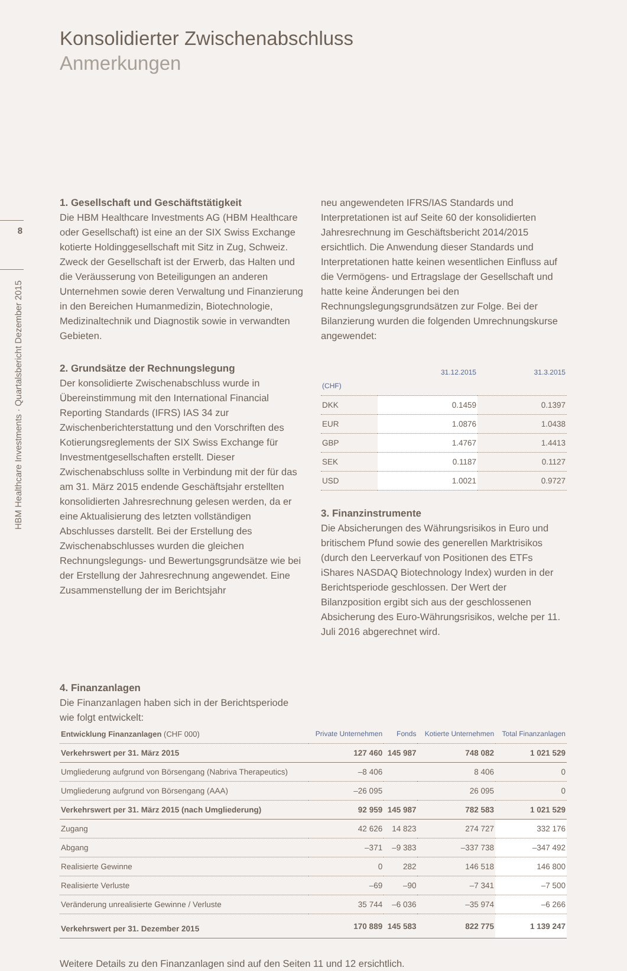8
HBM Healthcare Investments · Quartalsbericht Dezember 2015
Konsolidierter Zwischenabschluss
Anmerkungen
1. Gesellschaft und Geschäftstätigkeit
Die HBM Healthcare Investments AG (HBM Healthcare oder Gesellschaft) ist eine an der SIX Swiss Exchange kotierte Holdinggesellschaft mit Sitz in Zug, Schweiz. Zweck der Gesellschaft ist der Erwerb, das Halten und die Veräusserung von Beteiligungen an anderen Unternehmen sowie deren Verwaltung und Finanzierung in den Bereichen Humanmedizin, Biotechnologie, Medizinaltechnik und Diagnostik sowie in verwandten Gebieten.
2. Grundsätze der Rechnungslegung
Der konsolidierte Zwischenabschluss wurde in Übereinstimmung mit den International Financial Reporting Standards (IFRS) IAS 34 zur Zwischenberichterstattung und den Vorschriften des Kotierungsreglements der SIX Swiss Exchange für Investmentgesellschaften erstellt. Dieser Zwischenabschluss sollte in Verbindung mit der für das am 31. März 2015 endende Geschäftsjahr erstellten konsolidierten Jahresrechnung gelesen werden, da er eine Aktualisierung des letzten vollständigen Abschlusses darstellt. Bei der Erstellung des Zwischenabschlusses wurden die gleichen Rechnungslegungs- und Bewertungsgrundsätze wie bei der Erstellung der Jahresrechnung angewendet. Eine Zusammenstellung der im Berichtsjahr
neu angewendeten IFRS/IAS Standards und Interpretationen ist auf Seite 60 der konsolidierten Jahresrechnung im Geschäftsbericht 2014/2015 ersichtlich. Die Anwendung dieser Standards und Interpretationen hatte keinen wesentlichen Einfluss auf die Vermögens- und Ertragslage der Gesellschaft und hatte keine Änderungen bei den Rechnungslegungsgrundsätzen zur Folge. Bei der Bilanzierung wurden die folgenden Umrechnungskurse angewendet:
| (CHF) | 31.12.2015 | 31.3.2015 |
| --- | --- | --- |
| DKK | 0.1459 | 0.1397 |
| EUR | 1.0876 | 1.0438 |
| GBP | 1.4767 | 1.4413 |
| SEK | 0.1187 | 0.1127 |
| USD | 1.0021 | 0.9727 |
3. Finanzinstrumente
Die Absicherungen des Währungsrisikos in Euro und britischem Pfund sowie des generellen Marktrisikos (durch den Leerverkauf von Positionen des ETFs iShares NASDAQ Biotechnology Index) wurden in der Berichtsperiode geschlossen. Der Wert der Bilanzposition ergibt sich aus der geschlossenen Absicherung des Euro-Währungsrisikos, welche per 11. Juli 2016 abgerechnet wird.
4. Finanzanlagen
Die Finanzanlagen haben sich in der Berichtsperiode
wie folgt entwickelt:
| Entwicklung Finanzanlagen (CHF 000) | Private Unternehmen | Fonds | Kotierte Unternehmen | Total Finanzanlagen |
| --- | --- | --- | --- | --- |
| Verkehrswert per 31. März 2015 | 127 460 | 145 987 | 748 082 | 1 021 529 |
| Umgliederung aufgrund von Börsengang (Nabriva Therapeutics) | –8 406 | | 8 406 | 0 |
| Umgliederung aufgrund von Börsengang (AAA) | –26 095 | | 26 095 | 0 |
| Verkehrswert per 31. März 2015 (nach Umgliederung) | 92 959 | 145 987 | 782 583 | 1 021 529 |
| Zugang | 42 626 | 14 823 | 274 727 | 332 176 |
| Abgang | –371 | –9 383 | –337 738 | –347 492 |
| Realisierte Gewinne | 0 | 282 | 146 518 | 146 800 |
| Realisierte Verluste | –69 | –90 | –7 341 | –7 500 |
| Veränderung unrealisierte Gewinne / Verluste | 35 744 | –6 036 | –35 974 | –6 266 |
| Verkehrswert per 31. Dezember 2015 | 170 889 | 145 583 | 822 775 | 1 139 247 |
Weitere Details zu den Finanzanlagen sind auf den Seiten 11 und 12 ersichtlich.